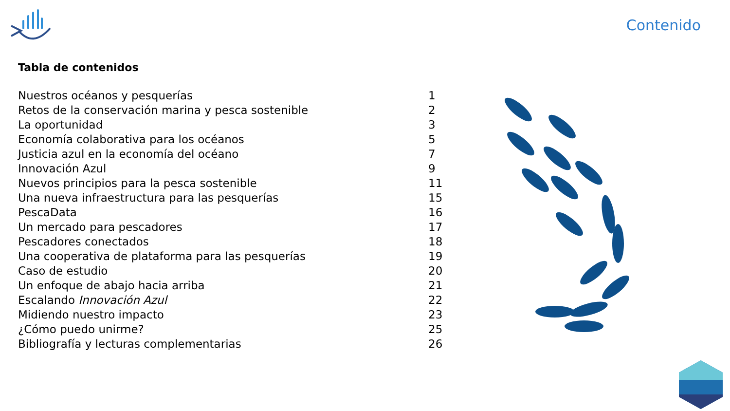Contenido
Tabla de contenidos
| Nuestros océanos y pesquerías | 1 |
| Retos de la conservación marina y pesca sostenible | 2 |
| La oportunidad | 3 |
| Economía colaborativa para los océanos | 5 |
| Justicia azul en la economía del océano | 7 |
| Innovación Azul | 9 |
| Nuevos principios para la pesca sostenible | 11 |
| Una nueva infraestructura para las pesquerías | 15 |
| PescaData | 16 |
| Un mercado para pescadores | 17 |
| Pescadores conectados | 18 |
| Una cooperativa de plataforma para las pesquerías | 19 |
| Caso de estudio | 20 |
| Un enfoque de abajo hacia arriba | 21 |
| Escalando Innovación Azul | 22 |
| Midiendo nuestro impacto | 23 |
| ¿Cómo puedo unirme? | 25 |
| Bibliografía y lecturas complementarias | 26 |